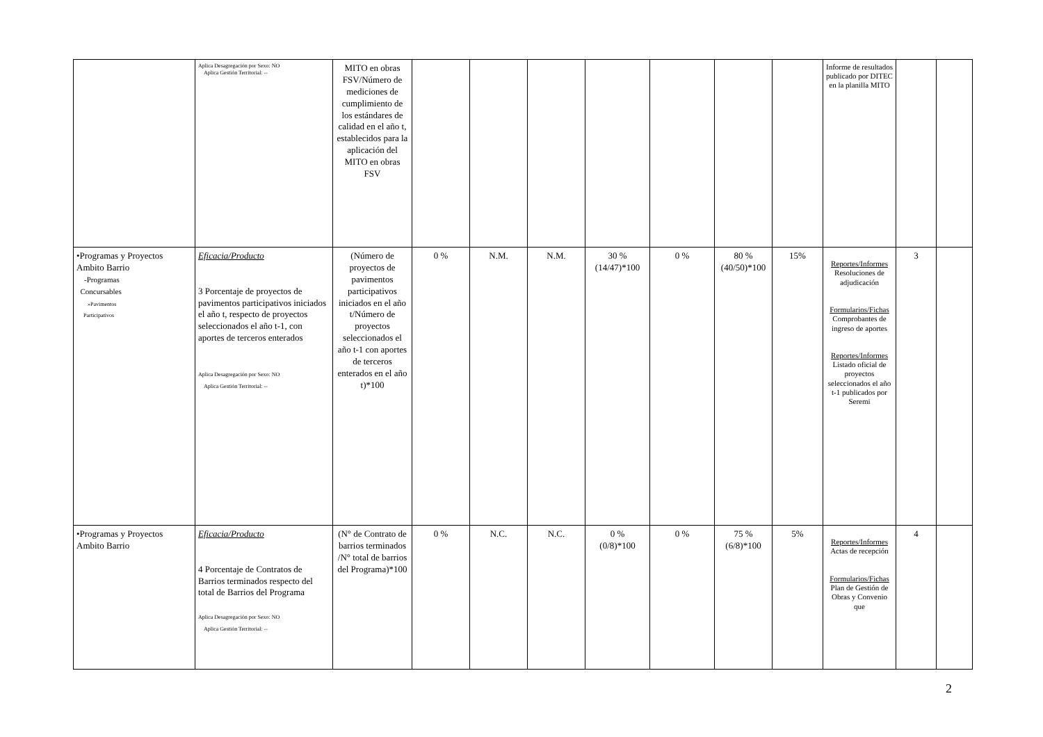| | Aplica Desagregación por Sexo: NO Aplica Gestión Territorial: -- | MITO en obras FSV/Número de mediciones de cumplimiento de los estándares de calidad en el año t, establecidos para la aplicación del MITO en obras FSV | | | | | | | | Informe de resultados publicado por DITEC en la planilla MITO | | |
| •Programas y Proyectos Ambito Barrio -Programas Concursables »Pavimentos Participativos | Eficacia/Producto 3 Porcentaje de proyectos de pavimentos participativos iniciados el año t, respecto de proyectos seleccionados el año t-1, con aportes de terceros enterados Aplica Desagregación por Sexo: NO Aplica Gestión Territorial: -- | (Número de proyectos de pavimentos participativos iniciados en el año t/Número de proyectos seleccionados el año t-1 con aportes de terceros enterados en el año t)*100 | 0 % | N.M. | N.M. | 30 % (14/47)*100 | 0 % | 80 % (40/50)*100 | 15% | Reportes/Informes Resoluciones de adjudicación Formularios/Fichas Comprobantes de ingreso de aportes Reportes/Informes Listado oficial de proyectos seleccionados el año t-1 publicados por Seremi | 3 | |
| •Programas y Proyectos Ambito Barrio | Eficacia/Producto 4 Porcentaje de Contratos de Barrios terminados respecto del total de Barrios del Programa Aplica Desagregación por Sexo: NO Aplica Gestión Territorial: -- | (N° de Contrato de barrios terminados /N° total de barrios del Programa)*100 | 0 % | N.C. | N.C. | 0 % (0/8)*100 | 0 % | 75 % (6/8)*100 | 5% | Reportes/Informes Actas de recepción Formularios/Fichas Plan de Gestión de Obras y Convenio que | 4 | |
2